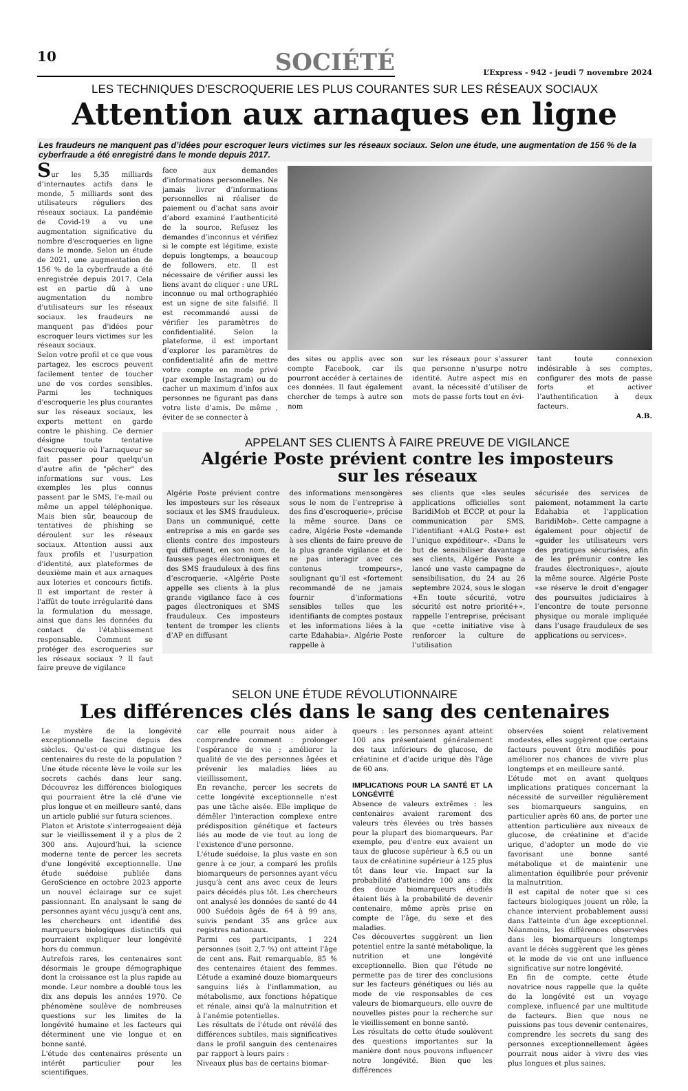10 SOCIÉTÉ
L’Express - 942 - jeudi 7 novembre 2024
LES TECHNIQUES D'ESCROQUERIE LES PLUS COURANTES SUR LES RÉSEAUX SOCIAUX
Attention aux arnaques en ligne
Les fraudeurs ne manquent pas d’idées pour escroquer leurs victimes sur les réseaux sociaux. Selon une étude, une augmentation de 156 % de la cyberfraude a été enregistré dans le monde depuis 2017.
Sur les 5,35 milliards d’internautes actifs dans le monde, 5 milliards sont des utilisateurs réguliers des réseaux sociaux. La pandémie de Covid-19 a vu une augmentation significative du nombre d'escroqueries en ligne dans le monde. Selon un étude de 2021, une augmentation de 156 % de la cyberfraude a été enregistrée depuis 2017. Cela est en partie dû à une augmentation du nombre d'utilisateurs sur les réseaux sociaux. les fraudeurs ne manquent pas d'idées pour escroquer leurs victimes sur les réseaux sociaux.
Selon votre profil et ce que vous partagez, les escrocs peuvent facilement tenter de toucher une de vos cordes sensibles. Parmi les techniques d'escroquerie les plus courantes sur les réseaux sociaux, les experts mettent en garde contre le phishing. Ce dernier désigne toute tentative d'escroquerie où l'arnaqueur se fait passer pour quelqu'un d'autre afin de "pêcher" des informations sur vous. Les exemples les plus connus passent par le SMS, l'e-mail ou même un appel téléphonique. Mais bien sûr, beaucoup de tentatives de phishing se déroulent sur les réseaux sociaux. Attention aussi aux faux profils et l'usurpation d'identité, aux plateformes de deuxième main et aux arnaques aux loteries et concours fictifs. Il est important de rester à l'affût de toute irrégularité dans la formulation du message, ainsi que dans les données du contact de l'établissement responsable. Comment se protéger des escroqueries sur les réseaux sociaux ? Il faut faire preuve de vigilance
face aux demandes d'informations personnelles. Ne jamais livrer d’informations personnelles ni réaliser de paiement ou d’achat sans avoir d’abord examiné l’authenticité de la source. Refusez les demandes d’inconnus et vérifiez si le compte est légitime, existe depuis longtemps, a beaucoup de followers, etc. Il est nécessaire de vérifier aussi les liens avant de cliquer : une URL inconnue ou mal orthographiée est un signe de site falsifié. Il est recommandé aussi de vérifier les paramètres de confidentialité. Selon la plateforme, il est important d’explorer les paramètres de confidentialité afin de mettre votre compte en mode privé (par exemple Instagram) ou de cacher un maximum d’infos aux personnes ne figurant pas dans votre liste d’amis. De même , éviter de se connecter à
des sites ou applis avec son compte Facebook, car ils pourront accéder à certaines de ces données. Il faut également chercher de temps à autre son nom
sur les réseaux pour s’assurer que personne n’usurpe notre identité. Autre aspect mis en avant, la nécessité d’utiliser de mots de passe forts tout en évi-
tant toute connexion indésirable à ses comptes, configurer des mots de passe forts et activer l’authentification à deux facteurs.
A.B.
APPELANT SES CLIENTS À FAIRE PREUVE DE VIGILANCE
Algérie Poste prévient contre les imposteurs
sur les réseaux
Algérie Poste prévient contre les imposteurs sur les réseaux sociaux et les SMS frauduleux. Dans un communiqué, cette entreprise a mis en garde ses clients contre des imposteurs qui diffusent, en son nom, de fausses pages électroniques et des SMS frauduleux à des fins d’escroquerie. «Algérie Poste appelle ses clients à la plus grande vigilance face à ces pages électroniques et SMS frauduleux. Ces imposteurs tentent de tromper les clients d’AP en diffusant
des informations mensongères sous le nom de l’entreprise à des fins d’escroquerie», précise la même source. Dans ce cadre, Algérie Poste «demande à ses clients de faire preuve de la plus grande vigilance et de ne pas interagir avec ces contenus trompeurs», soulignant qu’il est «fortement recommandé de ne jamais fournir d’informations sensibles telles que les identifiants de comptes postaux et les informations liées à la carte Edahabia». Algérie Poste rappelle à
ses clients que «les seules applications officielles sont BaridiMob et ECCP, et pour la communication par SMS, l’identifiant +ALG Poste+ est l’unique expéditeur». «Dans le but de sensibiliser davantage ses clients, Algérie Poste a lancé une vaste campagne de sensibilisation, du 24 au 26 septembre 2024, sous le slogan +En toute sécurité, votre sécurité est notre priorité+», rappelle l’entreprise, précisant que «cette initiative vise à renforcer la culture de l’utilisation
sécurisée des services de paiement, notamment la carte Edahabia et l’application BaridiMob». Cette campagne a également pour objectif de «guider les utilisateurs vers des pratiques sécurisées, afin de les prémunir contre les fraudes électroniques», ajoute la même source. Algérie Poste «se réserve le droit d’engager des poursuites judiciaires à l’encontre de toute personne physique ou morale impliquée dans l’usage frauduleux de ses applications ou services».
SELON UNE ÉTUDE RÉVOLUTIONNAIRE
Les différences clés dans le sang des centenaires
Le mystère de la longévité exceptionnelle fascine depuis des siècles. Qu'est-ce qui distingue les centenaires du reste de la population ? Une étude récente lève le voile sur les secrets cachés dans leur sang. Découvrez les différences biologiques qui pourraient être la clé d'une vie plus longue et en meilleure santé, dans un article publié sur futura sciences.
Platon et Aristote s'interrogeaient déjà sur le vieillissement il y a plus de 2 300 ans. Aujourd'hui, la science moderne tente de percer les secrets d'une longévité exceptionnelle. Une étude suédoise publiée dans GeroScience en octobre 2023 apporte un nouvel éclairage sur ce sujet passionnant. En analysant le sang de personnes ayant vécu jusqu'à cent ans, les chercheurs ont identifié des marqueurs biologiques distinctifs qui pourraient expliquer leur longévité hors du commun.
Autrefois rares, les centenaires sont désormais le groupe démographique dont la croissance est la plus rapide au monde. Leur nombre a doublé tous les dix ans depuis les années 1970. Ce phénomène soulève de nombreuses questions sur les limites de la longévité humaine et les facteurs qui déterminent une vie longue et en bonne santé.
L'étude des centenaires présente un intérêt particulier pour les scientifiques,
car elle pourrait nous aider à comprendre comment : prolonger l'espérance de vie ; améliorer la qualité de vie des personnes âgées et prévenir les maladies liées au vieillissement.
En revanche, percer les secrets de cette longévité exceptionnelle n'est pas une tâche aisée. Elle implique de démêler l'interaction complexe entre prédisposition génétique et facteurs liés au mode de vie tout au long de l'existence d'une personne.
L'étude suédoise, la plus vaste en son genre à ce jour, a comparé les profils biomarqueurs de personnes ayant vécu jusqu'à cent ans avec ceux de leurs pairs décédés plus tôt. Les chercheurs ont analysé les données de santé de 44 000 Suédois âgés de 64 à 99 ans, suivis pendant 35 ans grâce aux registres nationaux.
Parmi ces participants, 1 224 personnes (soit 2,7 %) ont atteint l'âge de cent ans. Fait remarquable, 85 % des centenaires étaient des femmes. L’étude a examiné douze biomarqueurs sanguins liés à l'inflammation, au métabolisme, aux fonctions hépatique et rénale, ainsi qu'à la malnutrition et à l'anémie potentielles.
Les résultats de l'étude ont révélé des différences subtiles, mais significatives dans le profil sanguin des centenaires par rapport à leurs pairs :
Niveaux plus bas de certains biomar-
queurs : les personnes ayant atteint 100 ans présentaient généralement des taux inférieurs de glucose, de créatinine et d'acide urique dès l'âge de 60 ans.
IMPLICATIONS POUR LA SANTÉ ET LA LONGÉVITÉ
Absence de valeurs extrêmes : les centenaires avaient rarement des valeurs très élevées ou très basses pour la plupart des biomarqueurs. Par exemple, peu d'entre eux avaient un taux de glucose supérieur à 6,5 ou un taux de créatinine supérieur à 125 plus tôt dans leur vie. Impact sur la probabilité d'atteindre 100 ans : dix des douze biomarqueurs étudiés étaient liés à la probabilité de devenir centenaire, même après prise en compte de l'âge, du sexe et des maladies.
Ces découvertes suggèrent un lien potentiel entre la santé métabolique, la nutrition et une longévité exceptionnelle. Bien que l'étude ne permette pas de tirer des conclusions sur les facteurs génétiques ou liés au mode de vie responsables de ces valeurs de biomarqueurs, elle ouvre de nouvelles pistes pour la recherche sur le vieillissement en bonne santé.
Les résultats de cette étude soulèvent des questions importantes sur la manière dont nous pouvons influencer notre longévité. Bien que les différences
observées soient relativement modestes, elles suggèrent que certains facteurs peuvent être modifiés pour améliorer nos chances de vivre plus longtemps et en meilleure santé.
L’étude met en avant quelques implications pratiques concernant la nécessité de surveiller régulièrement ses biomarqueurs sanguins, en particulier après 60 ans, de porter une attention particulière aux niveaux de glucose, de créatinine et d'acide urique, d’adopter un mode de vie favorisant une bonne santé métabolique et de maintenir une alimentation équilibrée pour prévenir la malnutrition.
Il est capital de noter que si ces facteurs biologiques jouent un rôle, la chance intervient probablement aussi dans l'atteinte d'un âge exceptionnel. Néanmoins, les différences observées dans les biomarqueurs longtemps avant le décès suggèrent que les gènes et le mode de vie ont une influence significative sur notre longévité.
En fin de compte, cette étude novatrice nous rappelle que la quête de la longévité est un voyage complexe, influencé par une multitude de facteurs. Bien que nous ne puissions pas tous devenir centenaires, comprendre les secrets du sang des personnes exceptionnellement âgées pourrait nous aider à vivre des vies plus longues et plus saines.